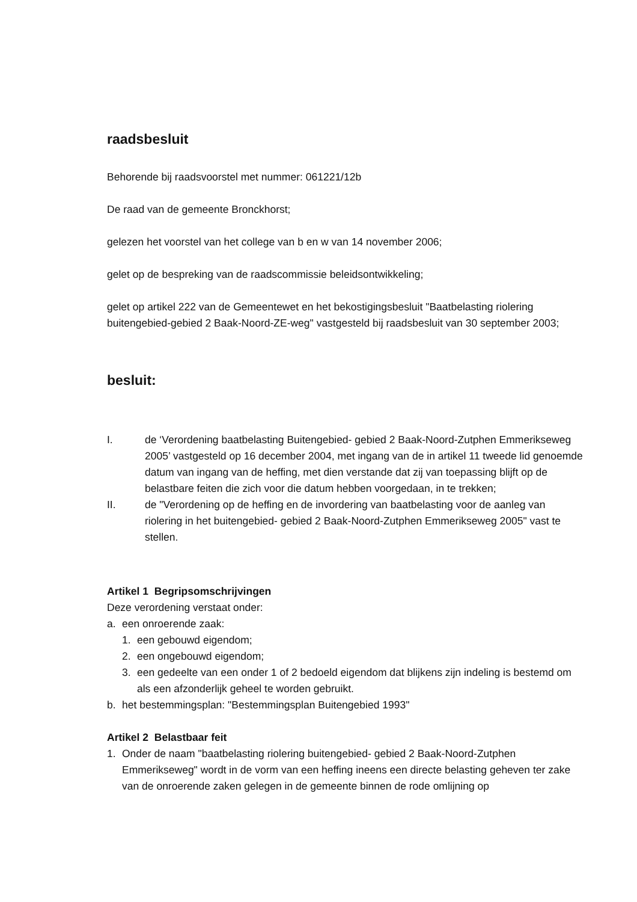raadsbesluit
Behorende bij raadsvoorstel met nummer: 061221/12b
De raad van de gemeente Bronckhorst;
gelezen het voorstel van het college van b en w van 14 november 2006;
gelet op de bespreking van de raadscommissie beleidsontwikkeling;
gelet op artikel 222 van de Gemeentewet en het bekostigingsbesluit "Baatbelasting riolering buitengebied-gebied 2 Baak-Noord-ZE-weg" vastgesteld bij raadsbesluit van 30 september 2003;
besluit:
I. de ‘Verordening baatbelasting Buitengebied- gebied 2 Baak-Noord-Zutphen Emmerikseweg 2005’ vastgesteld op 16 december 2004, met ingang van de in artikel 11 tweede lid genoemde datum van ingang van de heffing, met dien verstande dat zij van toepassing blijft op de belastbare feiten die zich voor die datum hebben voorgedaan, in te trekken;
II. de "Verordening op de heffing en de invordering van baatbelasting voor de aanleg van riolering in het buitengebied- gebied 2 Baak-Noord-Zutphen Emmerikseweg 2005" vast te stellen.
Artikel 1 Begripsomschrijvingen
Deze verordening verstaat onder:
a. een onroerende zaak:
1. een gebouwd eigendom;
2. een ongebouwd eigendom;
3. een gedeelte van een onder 1 of 2 bedoeld eigendom dat blijkens zijn indeling is bestemd om als een afzonderlijk geheel te worden gebruikt.
b. het bestemmingsplan: "Bestemmingsplan Buitengebied 1993"
Artikel 2 Belastbaar feit
1. Onder de naam "baatbelasting riolering buitengebied- gebied 2 Baak-Noord-Zutphen Emmerikseweg" wordt in de vorm van een heffing ineens een directe belasting geheven ter zake van de onroerende zaken gelegen in de gemeente binnen de rode omlijning op